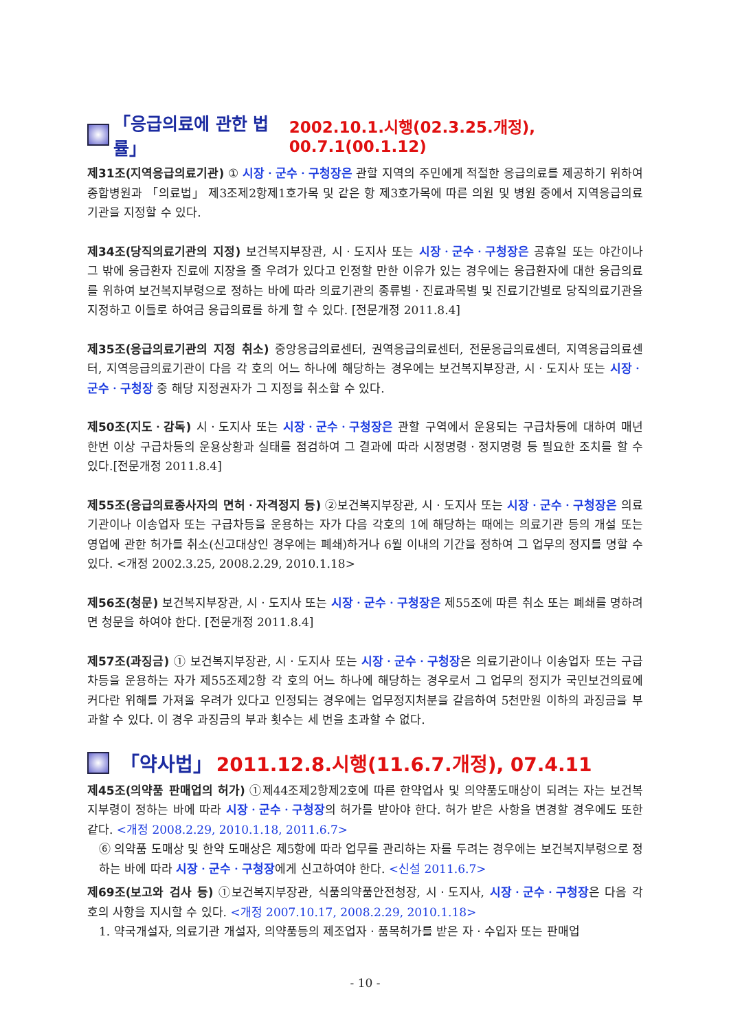「응급의료에 관한 법률」 2002.10.1.시행(02.3.25.개정), 00.7.1(00.1.12)
제31조(지역응급의료기관) ① 시장ㆍ군수ㆍ구청장은 관할 지역의 주민에게 적절한 응급의료를 제공하기 위하여 종합병원과 「의료법」 제3조제2항제1호가목 및 같은 항 제3호가목에 따른 의원 및 병원 중에서 지역응급의료 기관을 지정할 수 있다.
제34조(당직의료기관의 지정) 보건복지부장관, 시ㆍ도지사 또는 시장ㆍ군수ㆍ구청장은 공휴일 또는 야간이나 그 밖에 응급환자 진료에 지장을 줄 우려가 있다고 인정할 만한 이유가 있는 경우에는 응급환자에 대한 응급의료를 위하여 보건복지부령으로 정하는 바에 따라 의료기관의 종류별ㆍ진료과목별 및 진료기간별로 당직의료기관을 지정하고 이들로 하여금 응급의료를 하게 할 수 있다. [전문개정 2011.8.4]
제35조(응급의료기관의 지정 취소) 중앙응급의료센터, 권역응급의료센터, 전문응급의료센터, 지역응급의료센터, 지역응급의료기관이 다음 각 호의 어느 하나에 해당하는 경우에는 보건복지부장관, 시ㆍ도지사 또는 시장ㆍ 군수ㆍ구청장 중 해당 지정권자가 그 지정을 취소할 수 있다.
제50조(지도ㆍ감독) 시ㆍ도지사 또는 시장ㆍ군수ㆍ구청장은 관할 구역에서 운용되는 구급차등에 대하여 매년 한번 이상 구급차등의 운용상황과 실태를 점검하여 그 결과에 따라 시정명령ㆍ정지명령 등 필요한 조치를 할 수 있다.[전문개정 2011.8.4]
제55조(응급의료종사자의 면허ㆍ자격정지 등) ②보건복지부장관, 시ㆍ도지사 또는 시장ㆍ군수ㆍ구청장은 의료기관이나 이송업자 또는 구급차등을 운용하는 자가 다음 각호의 1에 해당하는 때에는 의료기관 등의 개설 또는 영업에 관한 허가를 취소(신고대상인 경우에는 폐쇄)하거나 6월 이내의 기간을 정하여 그 업무의 정지를 명할 수 있다. <개정 2002.3.25, 2008.2.29, 2010.1.18>
제56조(청문) 보건복지부장관, 시ㆍ도지사 또는 시장ㆍ군수ㆍ구청장은 제55조에 따른 취소 또는 폐쇄를 명하려면 청문을 하여야 한다. [전문개정 2011.8.4]
제57조(과징금) ① 보건복지부장관, 시ㆍ도지사 또는 시장ㆍ군수ㆍ구청장은 의료기관이나 이송업자 또는 구급차등을 운용하는 자가 제55조제2항 각 호의 어느 하나에 해당하는 경우로서 그 업무의 정지가 국민보건의료에 커다란 위해를 가져올 우려가 있다고 인정되는 경우에는 업무정지처분을 갈음하여 5천만원 이하의 과징금을 부과할 수 있다. 이 경우 과징금의 부과 횟수는 세 번을 초과할 수 없다.
「약사법」 2011.12.8.시행(11.6.7.개정), 07.4.11
제45조(의약품 판매업의 허가) ①제44조제2항제2호에 따른 한약업사 및 의약품도매상이 되려는 자는 보건복지부령이 정하는 바에 따라 시장ㆍ군수ㆍ구청장의 허가를 받아야 한다. 허가 받은 사항을 변경할 경우에도 또한 같다. <개정 2008.2.29, 2010.1.18, 2011.6.7>
⑥ 의약품 도매상 및 한약 도매상은 제5항에 따라 업무를 관리하는 자를 두려는 경우에는 보건복지부령으로 정하는 바에 따라 시장ㆍ군수ㆍ구청장에게 신고하여야 한다. <신설 2011.6.7>
제69조(보고와 검사 등) ①보건복지부장관, 식품의약품안전청장, 시ㆍ도지사, 시장ㆍ군수ㆍ구청장은 다음 각 호의 사항을 지시할 수 있다. <개정 2007.10.17, 2008.2.29, 2010.1.18>
1. 약국개설자, 의료기관 개설자, 의약품등의 제조업자ㆍ품목허가를 받은 자ㆍ수입자 또는 판매업
- 10 -